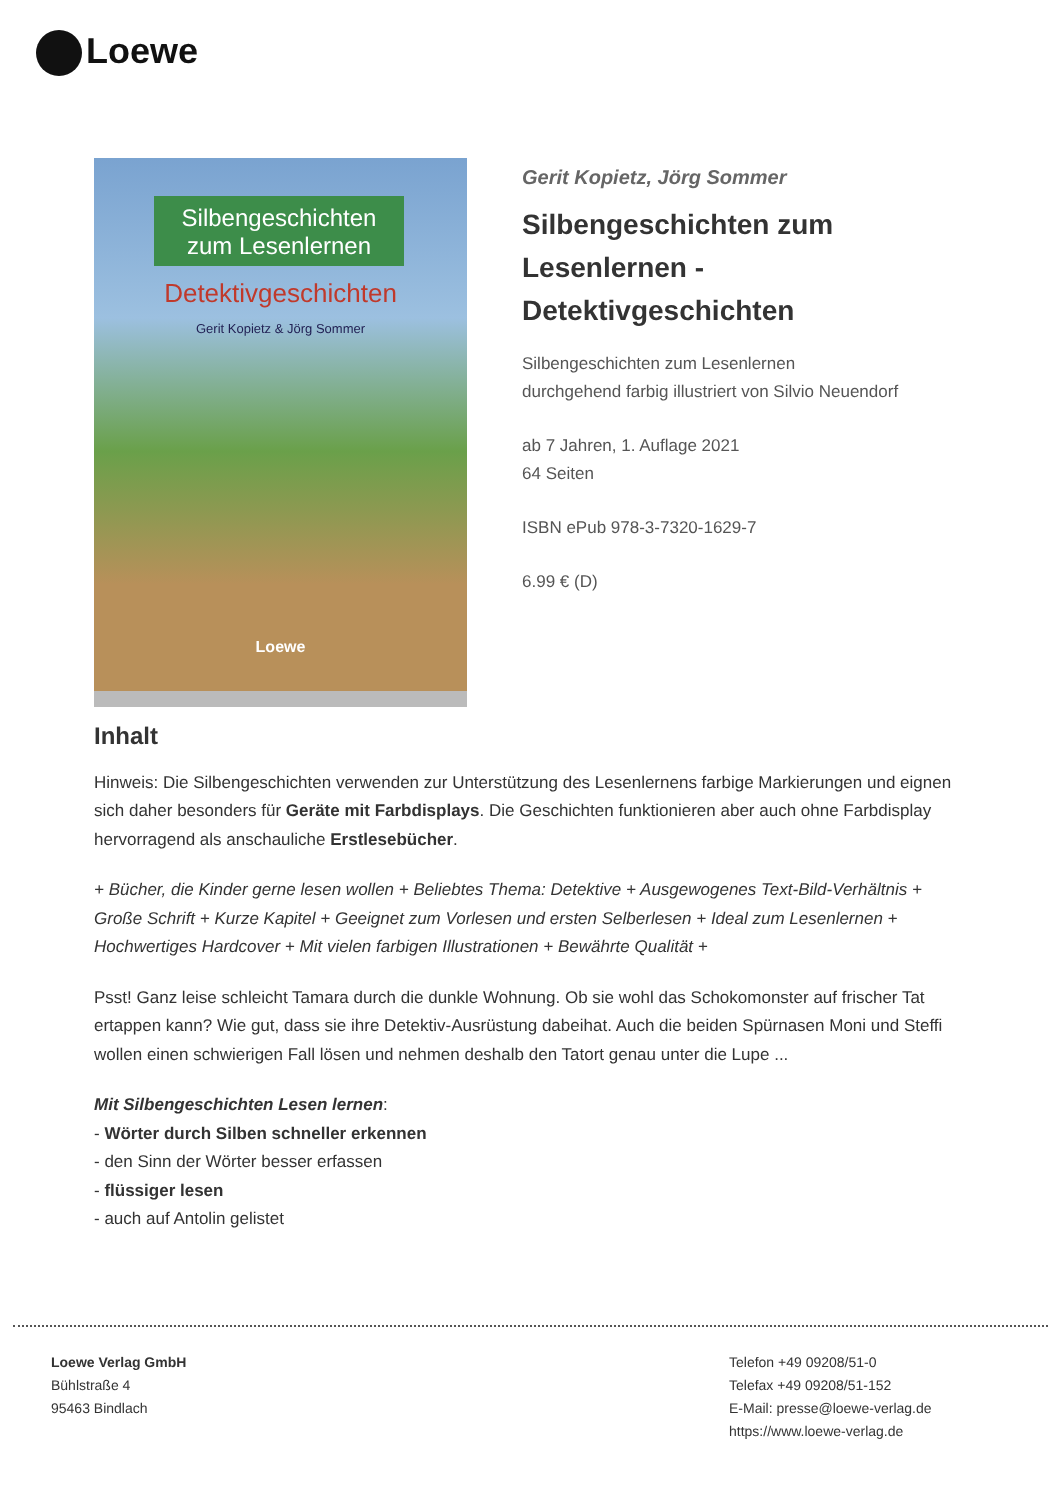Loewe
Silbengeschichten
zum Lesenlernen
Detektivgeschichten
Gerit Kopietz & Jörg Sommer
Loewe
Gerit Kopietz, Jörg Sommer
Silbengeschichten zum Lesenlernen - Detektivgeschichten
Silbengeschichten zum Lesenlernen
durchgehend farbig illustriert von Silvio Neuendorf
ab 7 Jahren, 1. Auflage 2021
64 Seiten
ISBN ePub 978-3-7320-1629-7
6.99 € (D)
Inhalt
Hinweis: Die Silbengeschichten verwenden zur Unterstützung des Lesenlernens farbige Markierungen und eignen sich daher besonders für Geräte mit Farbdisplays. Die Geschichten funktionieren aber auch ohne Farbdisplay hervorragend als anschauliche Erstlesebücher.
+ Bücher, die Kinder gerne lesen wollen + Beliebtes Thema: Detektive + Ausgewogenes Text-Bild-Verhältnis + Große Schrift + Kurze Kapitel + Geeignet zum Vorlesen und ersten Selberlesen + Ideal zum Lesenlernen + Hochwertiges Hardcover + Mit vielen farbigen Illustrationen + Bewährte Qualität +
Psst! Ganz leise schleicht Tamara durch die dunkle Wohnung. Ob sie wohl das Schokomonster auf frischer Tat ertappen kann? Wie gut, dass sie ihre Detektiv-Ausrüstung dabeihat. Auch die beiden Spürnasen Moni und Steffi wollen einen schwierigen Fall lösen und nehmen deshalb den Tatort genau unter die Lupe ...
Mit Silbengeschichten Lesen lernen:
- Wörter durch Silben schneller erkennen
- den Sinn der Wörter besser erfassen
- flüssiger lesen
- auch auf Antolin gelistet
Loewe Verlag GmbH
Bühlstraße 4
95463 Bindlach
Telefon +49 09208/51-0
Telefax +49 09208/51-152
E-Mail: presse@loewe-verlag.de
https://www.loewe-verlag.de